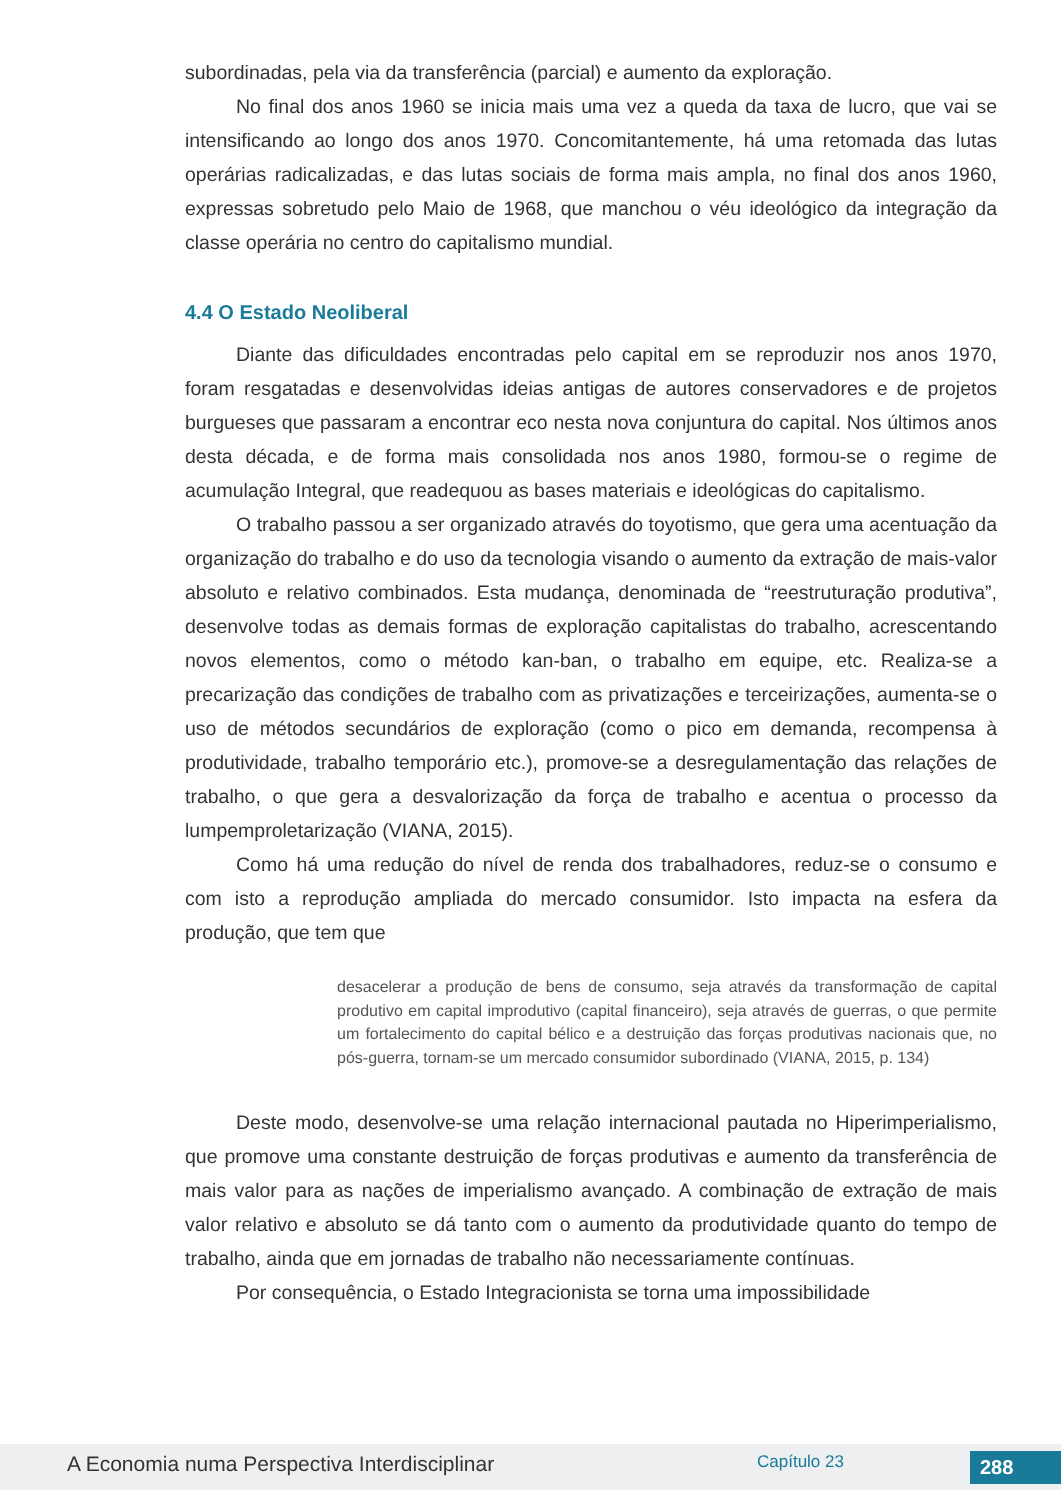subordinadas, pela via da transferência (parcial) e aumento da exploração.
No final dos anos 1960 se inicia mais uma vez a queda da taxa de lucro, que vai se intensificando ao longo dos anos 1970. Concomitantemente, há uma retomada das lutas operárias radicalizadas, e das lutas sociais de forma mais ampla, no final dos anos 1960, expressas sobretudo pelo Maio de 1968, que manchou o véu ideológico da integração da classe operária no centro do capitalismo mundial.
4.4 O Estado Neoliberal
Diante das dificuldades encontradas pelo capital em se reproduzir nos anos 1970, foram resgatadas e desenvolvidas ideias antigas de autores conservadores e de projetos burgueses que passaram a encontrar eco nesta nova conjuntura do capital. Nos últimos anos desta década, e de forma mais consolidada nos anos 1980, formou-se o regime de acumulação Integral, que readequou as bases materiais e ideológicas do capitalismo.
O trabalho passou a ser organizado através do toyotismo, que gera uma acentuação da organização do trabalho e do uso da tecnologia visando o aumento da extração de mais-valor absoluto e relativo combinados. Esta mudança, denominada de “reestruturação produtiva”, desenvolve todas as demais formas de exploração capitalistas do trabalho, acrescentando novos elementos, como o método kan-ban, o trabalho em equipe, etc. Realiza-se a precarização das condições de trabalho com as privatizações e terceirizações, aumenta-se o uso de métodos secundários de exploração (como o pico em demanda, recompensa à produtividade, trabalho temporário etc.), promove-se a desregulamentação das relações de trabalho, o que gera a desvalorização da força de trabalho e acentua o processo da lumpemproletarização (VIANA, 2015).
Como há uma redução do nível de renda dos trabalhadores, reduz-se o consumo e com isto a reprodução ampliada do mercado consumidor. Isto impacta na esfera da produção, que tem que
desacelerar a produção de bens de consumo, seja através da transformação de capital produtivo em capital improdutivo (capital financeiro), seja através de guerras, o que permite um fortalecimento do capital bélico e a destruição das forças produtivas nacionais que, no pós-guerra, tornam-se um mercado consumidor subordinado (VIANA, 2015, p. 134)
Deste modo, desenvolve-se uma relação internacional pautada no Hiperimperialismo, que promove uma constante destruição de forças produtivas e aumento da transferência de mais valor para as nações de imperialismo avançado. A combinação de extração de mais valor relativo e absoluto se dá tanto com o aumento da produtividade quanto do tempo de trabalho, ainda que em jornadas de trabalho não necessariamente contínuas.
Por consequência, o Estado Integracionista se torna uma impossibilidade
A Economia numa Perspectiva Interdisciplinar
Capítulo 23 288